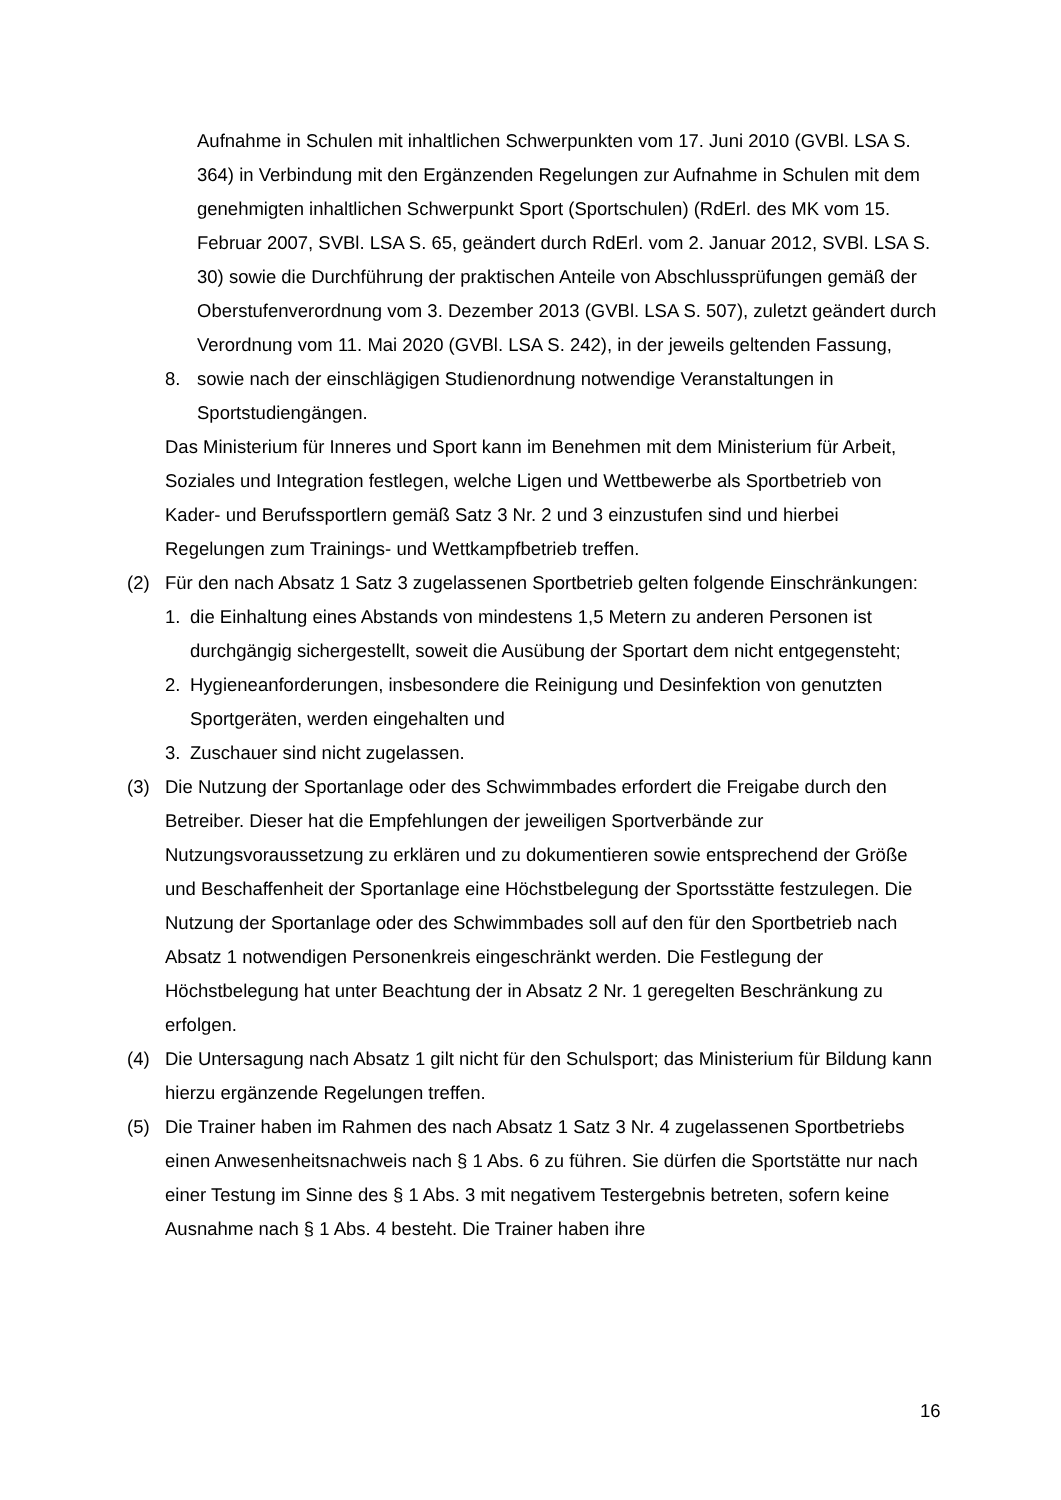Aufnahme in Schulen mit inhaltlichen Schwerpunkten vom 17. Juni 2010 (GVBl. LSA S. 364) in Verbindung mit den Ergänzenden Regelungen zur Aufnahme in Schulen mit dem genehmigten inhaltlichen Schwerpunkt Sport (Sportschulen) (RdErl. des MK vom 15. Februar 2007, SVBl. LSA S. 65, geändert durch RdErl. vom 2. Januar 2012, SVBl. LSA S. 30) sowie die Durchführung der praktischen Anteile von Abschlussprüfungen gemäß der Oberstufenverordnung vom 3. Dezember 2013 (GVBl. LSA S. 507), zuletzt geändert durch Verordnung vom 11. Mai 2020 (GVBl. LSA S. 242), in der jeweils geltenden Fassung,
8. sowie nach der einschlägigen Studienordnung notwendige Veranstaltungen in Sportstudiengängen.
Das Ministerium für Inneres und Sport kann im Benehmen mit dem Ministerium für Arbeit, Soziales und Integration festlegen, welche Ligen und Wettbewerbe als Sportbetrieb von Kader- und Berufssportlern gemäß Satz 3 Nr. 2 und 3 einzustufen sind und hierbei Regelungen zum Trainings- und Wettkampfbetrieb treffen.
(2) Für den nach Absatz 1 Satz 3 zugelassenen Sportbetrieb gelten folgende Einschränkungen:
1. die Einhaltung eines Abstands von mindestens 1,5 Metern zu anderen Personen ist durchgängig sichergestellt, soweit die Ausübung der Sportart dem nicht entgegensteht;
2. Hygieneanforderungen, insbesondere die Reinigung und Desinfektion von genutzten Sportgeräten, werden eingehalten und
3. Zuschauer sind nicht zugelassen.
(3) Die Nutzung der Sportanlage oder des Schwimmbades erfordert die Freigabe durch den Betreiber. Dieser hat die Empfehlungen der jeweiligen Sportverbände zur Nutzungsvoraussetzung zu erklären und zu dokumentieren sowie entsprechend der Größe und Beschaffenheit der Sportanlage eine Höchstbelegung der Sportsstätte festzulegen. Die Nutzung der Sportanlage oder des Schwimmbades soll auf den für den Sportbetrieb nach Absatz 1 notwendigen Personenkreis eingeschränkt werden. Die Festlegung der Höchstbelegung hat unter Beachtung der in Absatz 2 Nr. 1 geregelten Beschränkung zu erfolgen.
(4) Die Untersagung nach Absatz 1 gilt nicht für den Schulsport; das Ministerium für Bildung kann hierzu ergänzende Regelungen treffen.
(5) Die Trainer haben im Rahmen des nach Absatz 1 Satz 3 Nr. 4 zugelassenen Sportbetriebs einen Anwesenheitsnachweis nach § 1 Abs. 6 zu führen. Sie dürfen die Sportstätte nur nach einer Testung im Sinne des § 1 Abs. 3 mit negativem Testergebnis betreten, sofern keine Ausnahme nach § 1 Abs. 4 besteht. Die Trainer haben ihre
16